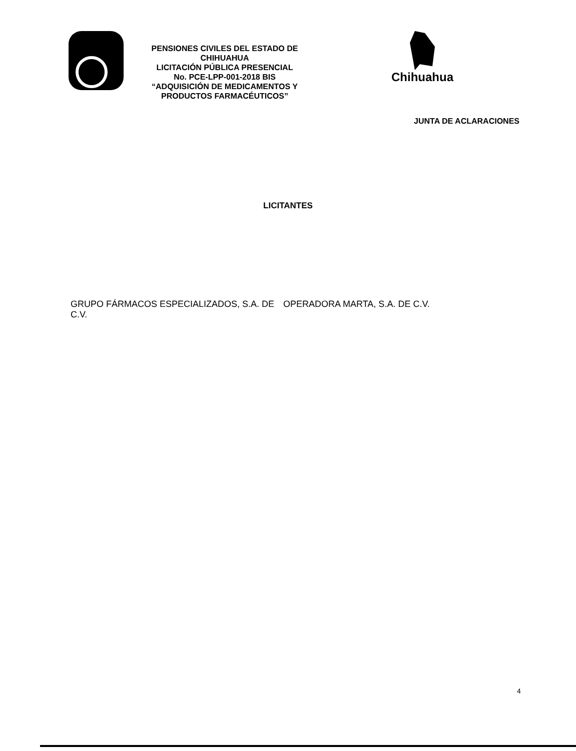PENSIONES CIVILES DEL ESTADO DE CHIHUAHUA
LICITACIÓN PÚBLICA PRESENCIAL
No. PCE-LPP-001-2018 BIS
“ADQUISICIÓN DE MEDICAMENTOS Y
PRODUCTOS FARMACÉUTICOS”
Chihuahua
JUNTA DE ACLARACIONES
LICITANTES
GRUPO FÁRMACOS ESPECIALIZADOS, S.A. DE C.V.
OPERADORA MARTA, S.A. DE C.V.
4